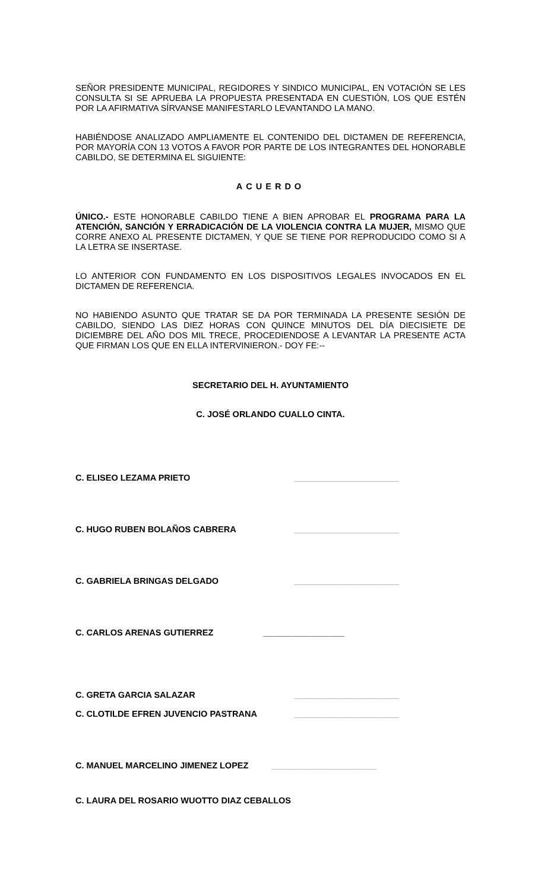SEÑOR PRESIDENTE MUNICIPAL, REGIDORES Y SINDICO MUNICIPAL, EN VOTACIÓN SE LES CONSULTA SI SE APRUEBA LA PROPUESTA PRESENTADA EN CUESTIÓN, LOS QUE ESTÉN POR LA AFIRMATIVA SÍRVANSE MANIFESTARLO LEVANTANDO LA MANO.
HABIÉNDOSE ANALIZADO AMPLIAMENTE EL CONTENIDO DEL DICTAMEN DE REFERENCIA, POR MAYORÍA CON 13 VOTOS A FAVOR POR PARTE DE LOS INTEGRANTES DEL HONORABLE CABILDO, SE DETERMINA EL SIGUIENTE:
ACUERDO
ÚNICO.- ESTE HONORABLE CABILDO TIENE A BIEN APROBAR EL PROGRAMA PARA LA ATENCIÓN, SANCIÓN Y ERRADICACIÓN DE LA VIOLENCIA CONTRA LA MUJER, MISMO QUE CORRE ANEXO AL PRESENTE DICTAMEN, Y QUE SE TIENE POR REPRODUCIDO COMO SI A LA LETRA SE INSERTASE.
LO ANTERIOR CON FUNDAMENTO EN LOS DISPOSITIVOS LEGALES INVOCADOS EN EL DICTAMEN DE REFERENCIA.
NO HABIENDO ASUNTO QUE TRATAR SE DA POR TERMINADA LA PRESENTE SESIÓN DE CABILDO, SIENDO LAS DIEZ HORAS CON QUINCE MINUTOS DEL DÍA DIECISIETE DE DICIEMBRE DEL AÑO DOS MIL TRECE, PROCEDIENDOSE A LEVANTAR LA PRESENTE ACTA QUE FIRMAN LOS QUE EN ELLA INTERVINIERON.- DOY FE:--
SECRETARIO DEL H. AYUNTAMIENTO
C. JOSÉ ORLANDO CUALLO CINTA.
C. ELISEO LEZAMA PRIETO ______________________
C. HUGO RUBEN BOLAÑOS CABRERA ______________________
C. GABRIELA BRINGAS DELGADO ______________________
C. CARLOS ARENAS GUTIERREZ _________________
C. GRETA GARCIA SALAZAR ______________________
C. CLOTILDE EFREN JUVENCIO PASTRANA ______________________
C. MANUEL MARCELINO JIMENEZ LOPEZ ______________________
C. LAURA DEL ROSARIO WUOTTO DIAZ CEBALLOS